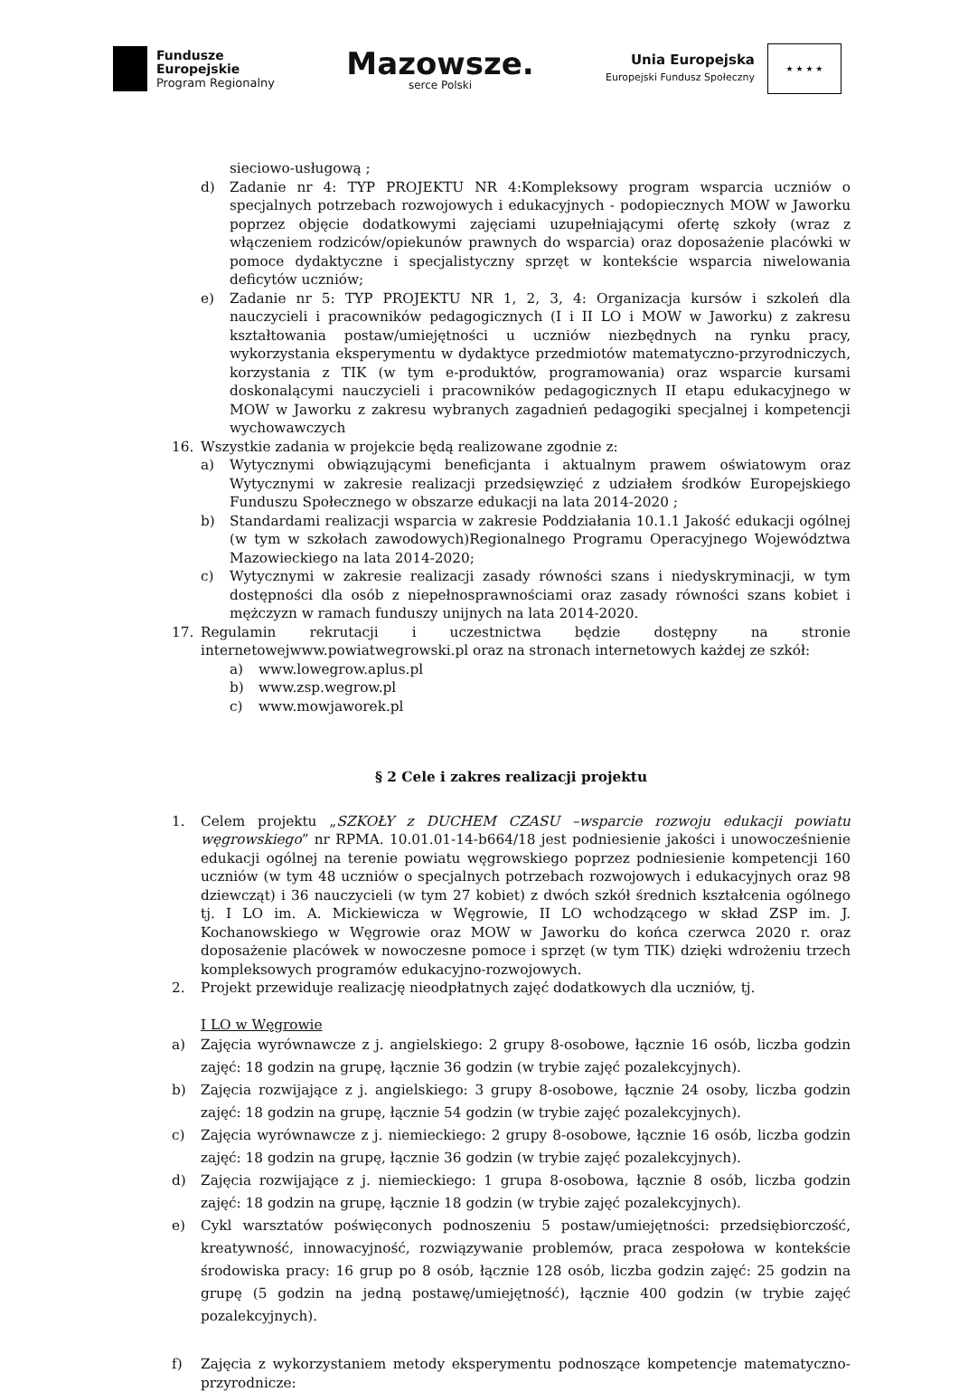Fundusze
Europejskie
Program Regionalny
Mazowsze.
serce Polski
Unia Europejska
Europejski Fundusz Społeczny
★ ★ ★ ★
sieciowo-usługową ;
d) Zadanie nr 4: TYP PROJEKTU NR 4:Kompleksowy program wsparcia uczniów o specjalnych potrzebach rozwojowych i edukacyjnych - podopiecznych MOW w Jaworku poprzez objęcie dodatkowymi zajęciami uzupełniającymi ofertę szkoły (wraz z włączeniem rodziców/opiekunów prawnych do wsparcia) oraz doposażenie placówki w pomoce dydaktyczne i specjalistyczny sprzęt w kontekście wsparcia niwelowania deficytów uczniów;
e) Zadanie nr 5: TYP PROJEKTU NR 1, 2, 3, 4: Organizacja kursów i szkoleń dla nauczycieli i pracowników pedagogicznych (I i II LO i MOW w Jaworku) z zakresu kształtowania postaw/umiejętności u uczniów niezbędnych na rynku pracy, wykorzystania eksperymentu w dydaktyce przedmiotów matematyczno-przyrodniczych, korzystania z TIK (w tym e-produktów, programowania) oraz wsparcie kursami doskonalącymi nauczycieli i pracowników pedagogicznych II etapu edukacyjnego w MOW w Jaworku z zakresu wybranych zagadnień pedagogiki specjalnej i kompetencji wychowawczych
16. Wszystkie zadania w projekcie będą realizowane zgodnie z:
a) Wytycznymi obwiązującymi beneficjanta i aktualnym prawem oświatowym oraz Wytycznymi w zakresie realizacji przedsięwzięć z udziałem środków Europejskiego Funduszu Społecznego w obszarze edukacji na lata 2014-2020 ;
b) Standardami realizacji wsparcia w zakresie Poddziałania 10.1.1 Jakość edukacji ogólnej (w tym w szkołach zawodowych)Regionalnego Programu Operacyjnego Województwa Mazowieckiego na lata 2014-2020;
c) Wytycznymi w zakresie realizacji zasady równości szans i niedyskryminacji, w tym dostępności dla osób z niepełnosprawnościami oraz zasady równości szans kobiet i mężczyzn w ramach funduszy unijnych na lata 2014-2020.
17. Regulamin rekrutacji i uczestnictwa będzie dostępny na stronie internetowejwww.powiatwegrowski.pl oraz na stronach internetowych każdej ze szkół:
a) www.lowegrow.aplus.pl
b) www.zsp.wegrow.pl
c) www.mowjaworek.pl
§ 2 Cele i zakres realizacji projektu
1. Celem projektu „SZKOŁY z DUCHEM CZASU –wsparcie rozwoju edukacji powiatu węgrowskiego” nr RPMA. 10.01.01-14-b664/18 jest podniesienie jakości i unowocześnienie edukacji ogólnej na terenie powiatu węgrowskiego poprzez podniesienie kompetencji 160 uczniów (w tym 48 uczniów o specjalnych potrzebach rozwojowych i edukacyjnych oraz 98 dziewcząt) i 36 nauczycieli (w tym 27 kobiet) z dwóch szkół średnich kształcenia ogólnego tj. I LO im. A. Mickiewicza w Węgrowie, II LO wchodzącego w skład ZSP im. J. Kochanowskiego w Węgrowie oraz MOW w Jaworku do końca czerwca 2020 r. oraz doposażenie placówek w nowoczesne pomoce i sprzęt (w tym TIK) dzięki wdrożeniu trzech kompleksowych programów edukacyjno-rozwojowych.
2. Projekt przewiduje realizację nieodpłatnych zajęć dodatkowych dla uczniów, tj.
I LO w Węgrowie
a) Zajęcia wyrównawcze z j. angielskiego: 2 grupy 8-osobowe, łącznie 16 osób, liczba godzin zajęć: 18 godzin na grupę, łącznie 36 godzin (w trybie zajęć pozalekcyjnych).
b) Zajęcia rozwijające z j. angielskiego: 3 grupy 8-osobowe, łącznie 24 osoby, liczba godzin zajęć: 18 godzin na grupę, łącznie 54 godzin (w trybie zajęć pozalekcyjnych).
c) Zajęcia wyrównawcze z j. niemieckiego: 2 grupy 8-osobowe, łącznie 16 osób, liczba godzin zajęć: 18 godzin na grupę, łącznie 36 godzin (w trybie zajęć pozalekcyjnych).
d) Zajęcia rozwijające z j. niemieckiego: 1 grupa 8-osobowa, łącznie 8 osób, liczba godzin zajęć: 18 godzin na grupę, łącznie 18 godzin (w trybie zajęć pozalekcyjnych).
e) Cykl warsztatów poświęconych podnoszeniu 5 postaw/umiejętności: przedsiębiorczość, kreatywność, innowacyjność, rozwiązywanie problemów, praca zespołowa w kontekście środowiska pracy: 16 grup po 8 osób, łącznie 128 osób, liczba godzin zajęć: 25 godzin na grupę (5 godzin na jedną postawę/umiejętność), łącznie 400 godzin (w trybie zajęć pozalekcyjnych).
f) Zajęcia z wykorzystaniem metody eksperymentu podnoszące kompetencje matematyczno-przyrodnicze: